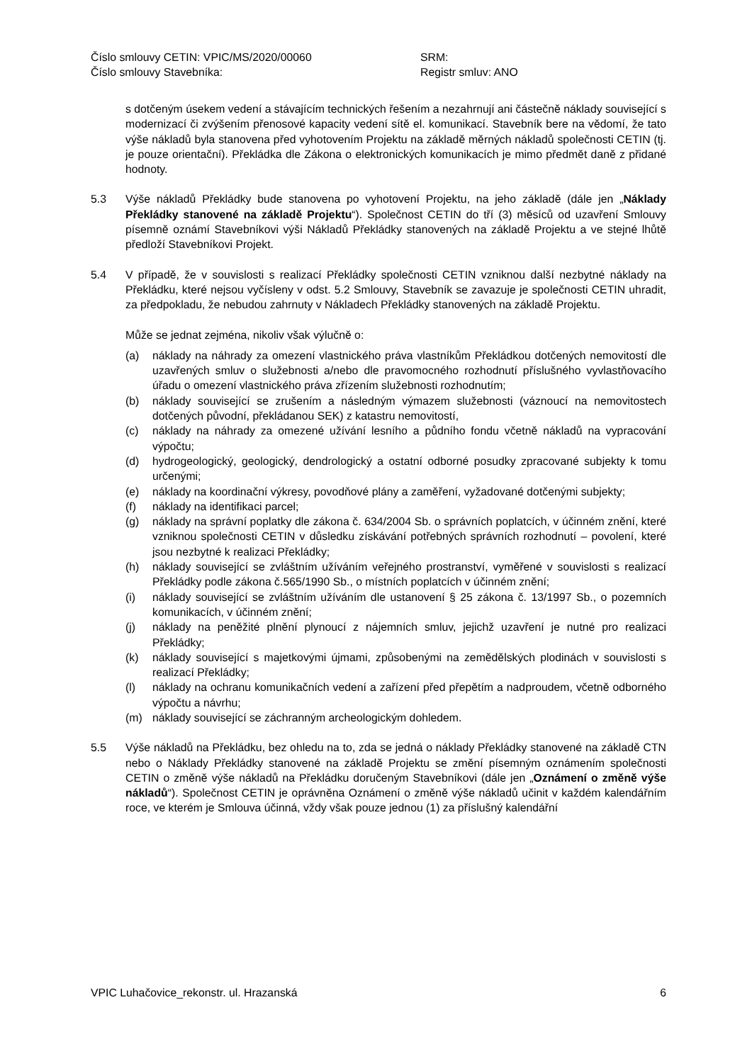Číslo smlouvy CETIN: VPIC/MS/2020/00060 SRM:
Číslo smlouvy Stavebníka: Registr smluv: ANO
s dotčeným úsekem vedení a stávajícím technických řešením a nezahrnují ani částečně náklady související s modernizací či zvýšením přenosové kapacity vedení sítě el. komunikací. Stavebník bere na vědomí, že tato výše nákladů byla stanovena před vyhotovením Projektu na základě měrných nákladů společnosti CETIN (tj. je pouze orientační). Překládka dle Zákona o elektronických komunikacích je mimo předmět daně z přidané hodnoty.
5.3 Výše nákladů Překládky bude stanovena po vyhotovení Projektu, na jeho základě (dále jen „Náklady Překládky stanovené na základě Projektu“). Společnost CETIN do tří (3) měsíců od uzavření Smlouvy písemně oznámí Stavebníkovi výši Nákladů Překládky stanovených na základě Projektu a ve stejné lhůtě předloží Stavebníkovi Projekt.
5.4 V případě, že v souvislosti s realizací Překládky společnosti CETIN vzniknou další nezbytné náklady na Překládku, které nejsou vyčísleny v odst. 5.2 Smlouvy, Stavebník se zavazuje je společnosti CETIN uhradit, za předpokladu, že nebudou zahrnuty v Nákladech Překládky stanovených na základě Projektu.
Může se jednat zejména, nikoliv však výlučně o:
(a) náklady na náhrady za omezení vlastnického práva vlastníkům Překládkou dotčených nemovitostí dle uzavřených smluv o služebnosti a/nebo dle pravomocného rozhodnutí příslušného vyvlastňovacího úřadu o omezení vlastnického práva zřízením služebnosti rozhodnutím;
(b) náklady související se zrušením a následným výmazem služebnosti (váznoucí na nemovitostech dotčených původní, překládanou SEK) z katastru nemovitostí,
(c) náklady na náhrady za omezené užívání lesního a půdního fondu včetně nákladů na vypracování výpočtu;
(d) hydrogeologický, geologický, dendrologický a ostatní odborné posudky zpracované subjekty k tomu určenými;
(e) náklady na koordinační výkresy, povodňové plány a zaměření, vyžadované dotčenými subjekty;
(f) náklady na identifikaci parcel;
(g) náklady na správní poplatky dle zákona č. 634/2004 Sb. o správních poplatcích, v účinném znění, které vzniknou společnosti CETIN v důsledku získávání potřebných správních rozhodnutí – povolení, které jsou nezbytné k realizaci Překládky;
(h) náklady související se zvláštním užíváním veřejného prostranství, vyměřené v souvislosti s realizací Překládky podle zákona č.565/1990 Sb., o místních poplatcích v účinném znění;
(i) náklady související se zvláštním užíváním dle ustanovení § 25 zákona č. 13/1997 Sb., o pozemních komunikacích, v účinném znění;
(j) náklady na peněžité plnění plynoucí z nájemních smluv, jejichž uzavření je nutné pro realizaci Překládky;
(k) náklady související s majetkovými újmami, způsobenými na zemědělských plodinách v souvislosti s realizací Překládky;
(l) náklady na ochranu komunikačních vedení a zařízení před přepětím a nadproudem, včetně odborného výpočtu a návrhu;
(m) náklady související se záchranným archeologickým dohledem.
5.5 Výše nákladů na Překládku, bez ohledu na to, zda se jedná o náklady Překládky stanovené na základě CTN nebo o Náklady Překládky stanovené na základě Projektu se změní písemným oznámením společnosti CETIN o změně výše nákladů na Překládku doručeným Stavebníkovi (dále jen „Oznámení o změně výše nákladů“). Společnost CETIN je oprávněna Oznámení o změně výše nákladů učinit v každém kalendářním roce, ve kterém je Smlouva účinná, vždy však pouze jednou (1) za příslušný kalendářní
VPIC Luhačovice_rekonstr. ul. Hrazanská 6